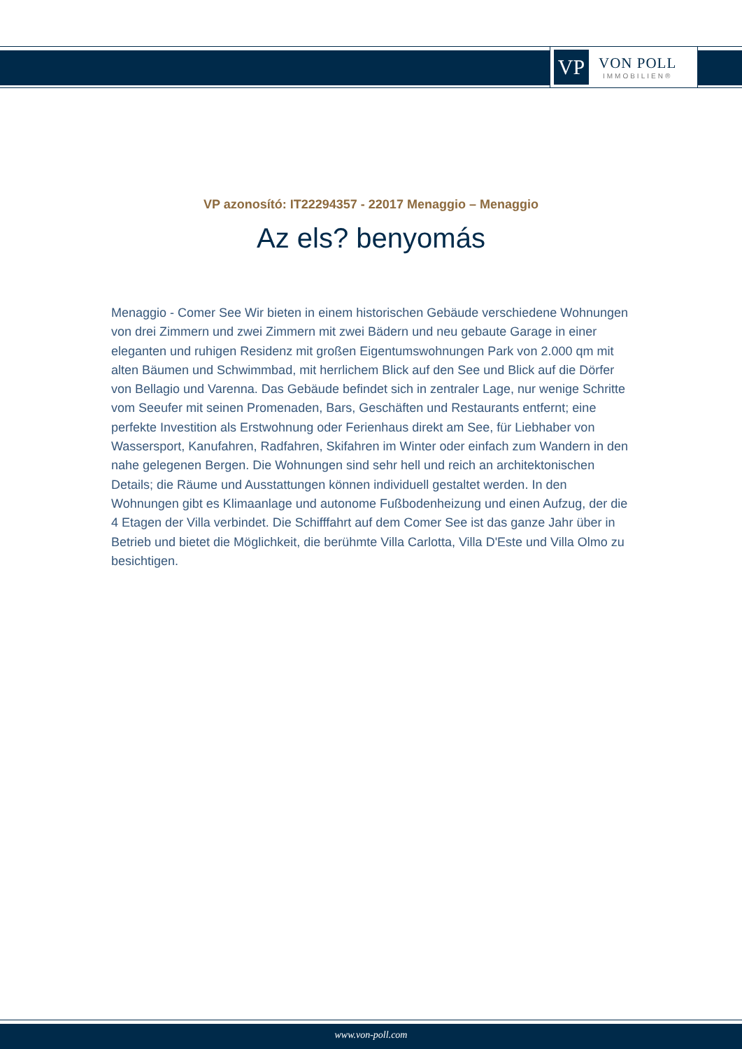VP
VON POLL
IMMOBILIEN®
VP azonosító: IT22294357 - 22017 Menaggio – Menaggio
Az els? benyomás
Menaggio - Comer See Wir bieten in einem historischen Gebäude verschiedene Wohnungen von drei Zimmern und zwei Zimmern mit zwei Bädern und neu gebaute Garage in einer eleganten und ruhigen Residenz mit großen Eigentumswohnungen Park von 2.000 qm mit alten Bäumen und Schwimmbad, mit herrlichem Blick auf den See und Blick auf die Dörfer von Bellagio und Varenna. Das Gebäude befindet sich in zentraler Lage, nur wenige Schritte vom Seeufer mit seinen Promenaden, Bars, Geschäften und Restaurants entfernt; eine perfekte Investition als Erstwohnung oder Ferienhaus direkt am See, für Liebhaber von Wassersport, Kanufahren, Radfahren, Skifahren im Winter oder einfach zum Wandern in den nahe gelegenen Bergen. Die Wohnungen sind sehr hell und reich an architektonischen Details; die Räume und Ausstattungen können individuell gestaltet werden. In den Wohnungen gibt es Klimaanlage und autonome Fußbodenheizung und einen Aufzug, der die 4 Etagen der Villa verbindet. Die Schifffahrt auf dem Comer See ist das ganze Jahr über in Betrieb und bietet die Möglichkeit, die berühmte Villa Carlotta, Villa D'Este und Villa Olmo zu besichtigen.
www.von-poll.com